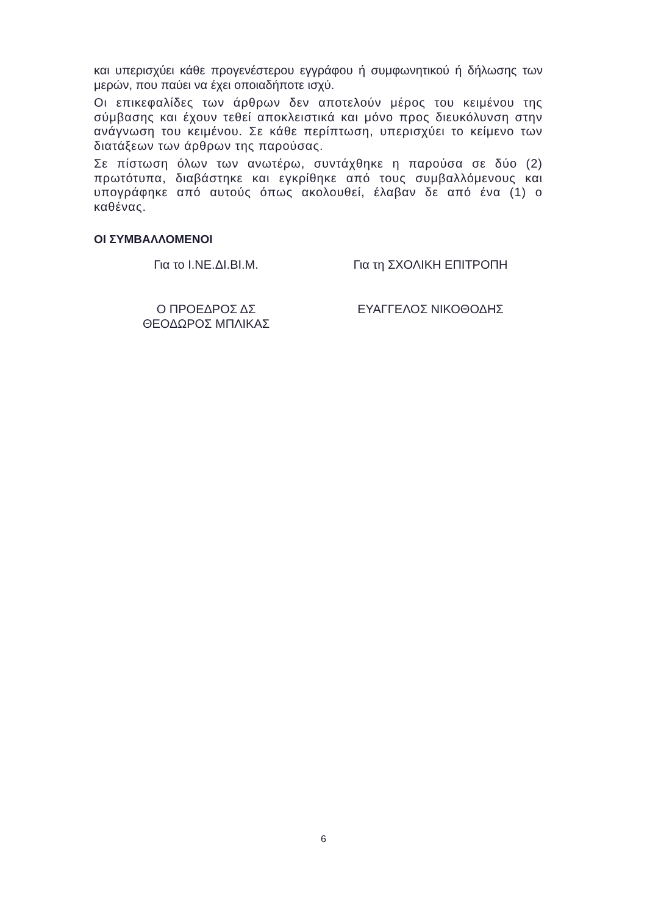και υπερισχύει κάθε προγενέστερου εγγράφου ή συμφωνητικού ή δήλωσης των μερών, που παύει να έχει οποιαδήποτε ισχύ.
Οι επικεφαλίδες των άρθρων δεν αποτελούν μέρος του κειμένου της σύμβασης και έχουν τεθεί αποκλειστικά και μόνο προς διευκόλυνση στην ανάγνωση του κειμένου. Σε κάθε περίπτωση, υπερισχύει το κείμενο των διατάξεων των άρθρων της παρούσας.
Σε πίστωση όλων των ανωτέρω, συντάχθηκε η παρούσα σε δύο (2) πρωτότυπα, διαβάστηκε και εγκρίθηκε από τους συμβαλλόμενους και υπογράφηκε από αυτούς όπως ακολουθεί, έλαβαν δε από ένα (1) ο καθένας.
ΟΙ ΣΥΜΒΑΛΛΟΜΕΝΟΙ
Για το Ι.ΝΕ.ΔΙ.ΒΙ.Μ. Για τη ΣΧΟΛΙΚΗ ΕΠΙΤΡΟΠΗ
Ο ΠΡΟΕΔΡΟΣ ΔΣ
ΘΕΟΔΩΡΟΣ ΜΠΛΙΚΑΣ
ΕΥΑΓΓΕΛΟΣ ΝΙΚΟΘΟΔΗΣ
6